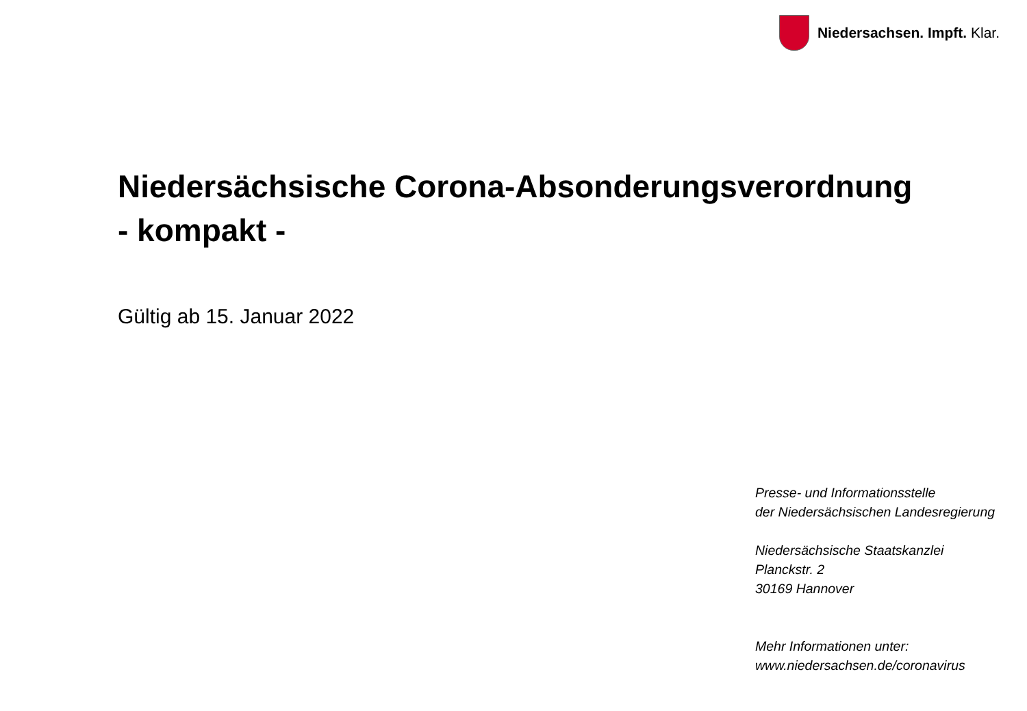Niedersachsen. Impft. Klar.
Niedersächsische Corona-Absonderungsverordnung
- kompakt -
Gültig ab 15. Januar 2022
Presse- und Informationsstelle
der Niedersächsischen Landesregierung
Niedersächsische Staatskanzlei
Planckstr. 2
30169 Hannover
Mehr Informationen unter:
www.niedersachsen.de/coronavirus